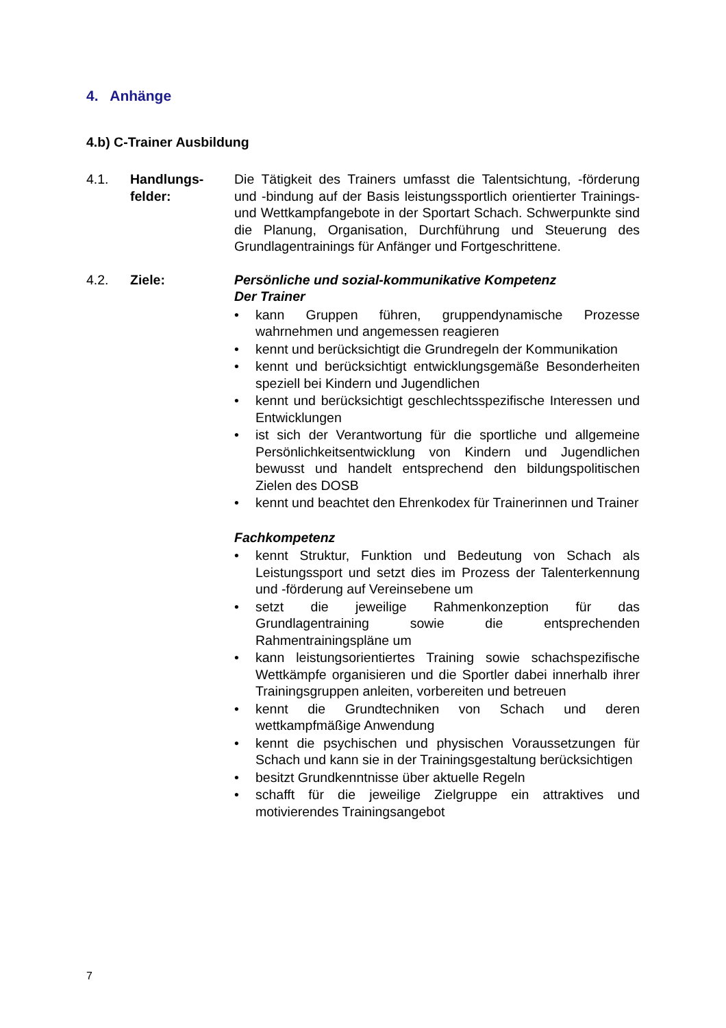4. Anhänge
4.b) C-Trainer Ausbildung
4.1. Handlungs-
felder:
Die Tätigkeit des Trainers umfasst die Talentsichtung, -förderung und -bindung auf der Basis leistungssportlich orientierter Trainings- und Wettkampfangebote in der Sportart Schach. Schwerpunkte sind die Planung, Organisation, Durchführung und Steuerung des Grundlagentrainings für Anfänger und Fortgeschrittene.
4.2. Ziele: Persönliche und sozial-kommunikative Kompetenz
Der Trainer
• kann Gruppen führen, gruppendynamische Prozesse wahrnehmen und angemessen reagieren
• kennt und berücksichtigt die Grundregeln der Kommunikation
• kennt und berücksichtigt entwicklungsgemäße Besonderheiten speziell bei Kindern und Jugendlichen
• kennt und berücksichtigt geschlechtsspezifische Interessen und Entwicklungen
• ist sich der Verantwortung für die sportliche und allgemeine Persönlichkeitsentwicklung von Kindern und Jugendlichen bewusst und handelt entsprechend den bildungspolitischen Zielen des DOSB
• kennt und beachtet den Ehrenkodex für Trainerinnen und Trainer
Fachkompetenz
• kennt Struktur, Funktion und Bedeutung von Schach als Leistungssport und setzt dies im Prozess der Talenterkennung und -förderung auf Vereinsebene um
• setzt die jeweilige Rahmenkonzeption für das Grundlagentraining sowie die entsprechenden Rahmentrainingspläne um
• kann leistungsorientiertes Training sowie schachspezifische Wettkämpfe organisieren und die Sportler dabei innerhalb ihrer Trainingsgruppen anleiten, vorbereiten und betreuen
• kennt die Grundtechniken von Schach und deren wettkampfmäßige Anwendung
• kennt die psychischen und physischen Voraussetzungen für Schach und kann sie in der Trainingsgestaltung berücksichtigen
• besitzt Grundkenntnisse über aktuelle Regeln
• schafft für die jeweilige Zielgruppe ein attraktives und motivierendes Trainingsangebot
7